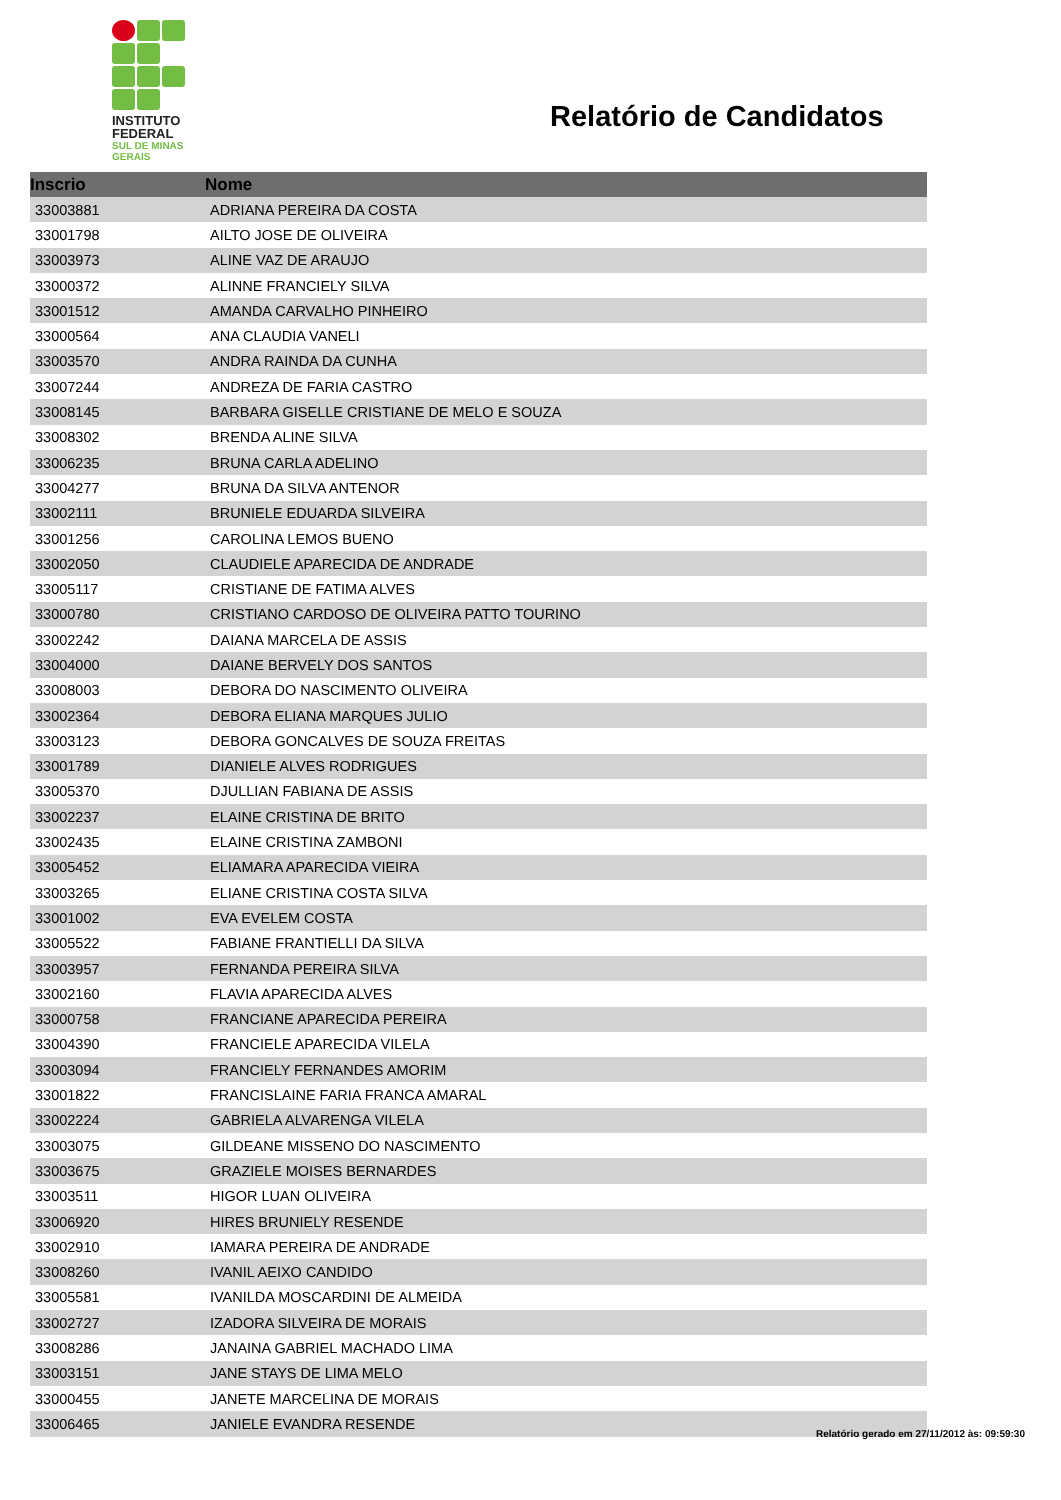INSTITUTO
FEDERAL
SUL DE MINAS
GERAIS
Relatório de Candidatos
| Inscrio | Nome |
| --- | --- |
| 33003881 | ADRIANA PEREIRA DA COSTA |
| 33001798 | AILTO JOSE DE OLIVEIRA |
| 33003973 | ALINE VAZ DE ARAUJO |
| 33000372 | ALINNE FRANCIELY SILVA |
| 33001512 | AMANDA CARVALHO PINHEIRO |
| 33000564 | ANA CLAUDIA VANELI |
| 33003570 | ANDRA RAINDA DA CUNHA |
| 33007244 | ANDREZA DE FARIA CASTRO |
| 33008145 | BARBARA GISELLE CRISTIANE DE MELO E SOUZA |
| 33008302 | BRENDA ALINE SILVA |
| 33006235 | BRUNA CARLA ADELINO |
| 33004277 | BRUNA DA SILVA ANTENOR |
| 33002111 | BRUNIELE EDUARDA SILVEIRA |
| 33001256 | CAROLINA LEMOS BUENO |
| 33002050 | CLAUDIELE APARECIDA DE ANDRADE |
| 33005117 | CRISTIANE DE FATIMA ALVES |
| 33000780 | CRISTIANO CARDOSO DE OLIVEIRA PATTO TOURINO |
| 33002242 | DAIANA MARCELA DE ASSIS |
| 33004000 | DAIANE BERVELY DOS SANTOS |
| 33008003 | DEBORA DO NASCIMENTO OLIVEIRA |
| 33002364 | DEBORA ELIANA MARQUES JULIO |
| 33003123 | DEBORA GONCALVES DE SOUZA FREITAS |
| 33001789 | DIANIELE ALVES RODRIGUES |
| 33005370 | DJULLIAN FABIANA DE ASSIS |
| 33002237 | ELAINE CRISTINA DE BRITO |
| 33002435 | ELAINE CRISTINA ZAMBONI |
| 33005452 | ELIAMARA APARECIDA VIEIRA |
| 33003265 | ELIANE CRISTINA COSTA SILVA |
| 33001002 | EVA EVELEM COSTA |
| 33005522 | FABIANE FRANTIELLI DA SILVA |
| 33003957 | FERNANDA PEREIRA SILVA |
| 33002160 | FLAVIA APARECIDA ALVES |
| 33000758 | FRANCIANE APARECIDA PEREIRA |
| 33004390 | FRANCIELE APARECIDA VILELA |
| 33003094 | FRANCIELY FERNANDES AMORIM |
| 33001822 | FRANCISLAINE FARIA FRANCA AMARAL |
| 33002224 | GABRIELA ALVARENGA VILELA |
| 33003075 | GILDEANE MISSENO DO NASCIMENTO |
| 33003675 | GRAZIELE MOISES BERNARDES |
| 33003511 | HIGOR LUAN OLIVEIRA |
| 33006920 | HIRES BRUNIELY RESENDE |
| 33002910 | IAMARA PEREIRA DE ANDRADE |
| 33008260 | IVANIL AEIXO CANDIDO |
| 33005581 | IVANILDA MOSCARDINI DE ALMEIDA |
| 33002727 | IZADORA SILVEIRA DE MORAIS |
| 33008286 | JANAINA GABRIEL MACHADO LIMA |
| 33003151 | JANE STAYS DE LIMA MELO |
| 33000455 | JANETE MARCELINA DE MORAIS |
| 33006465 | JANIELE EVANDRA RESENDE |
Relatório gerado em 27/11/2012 às: 09:59:30